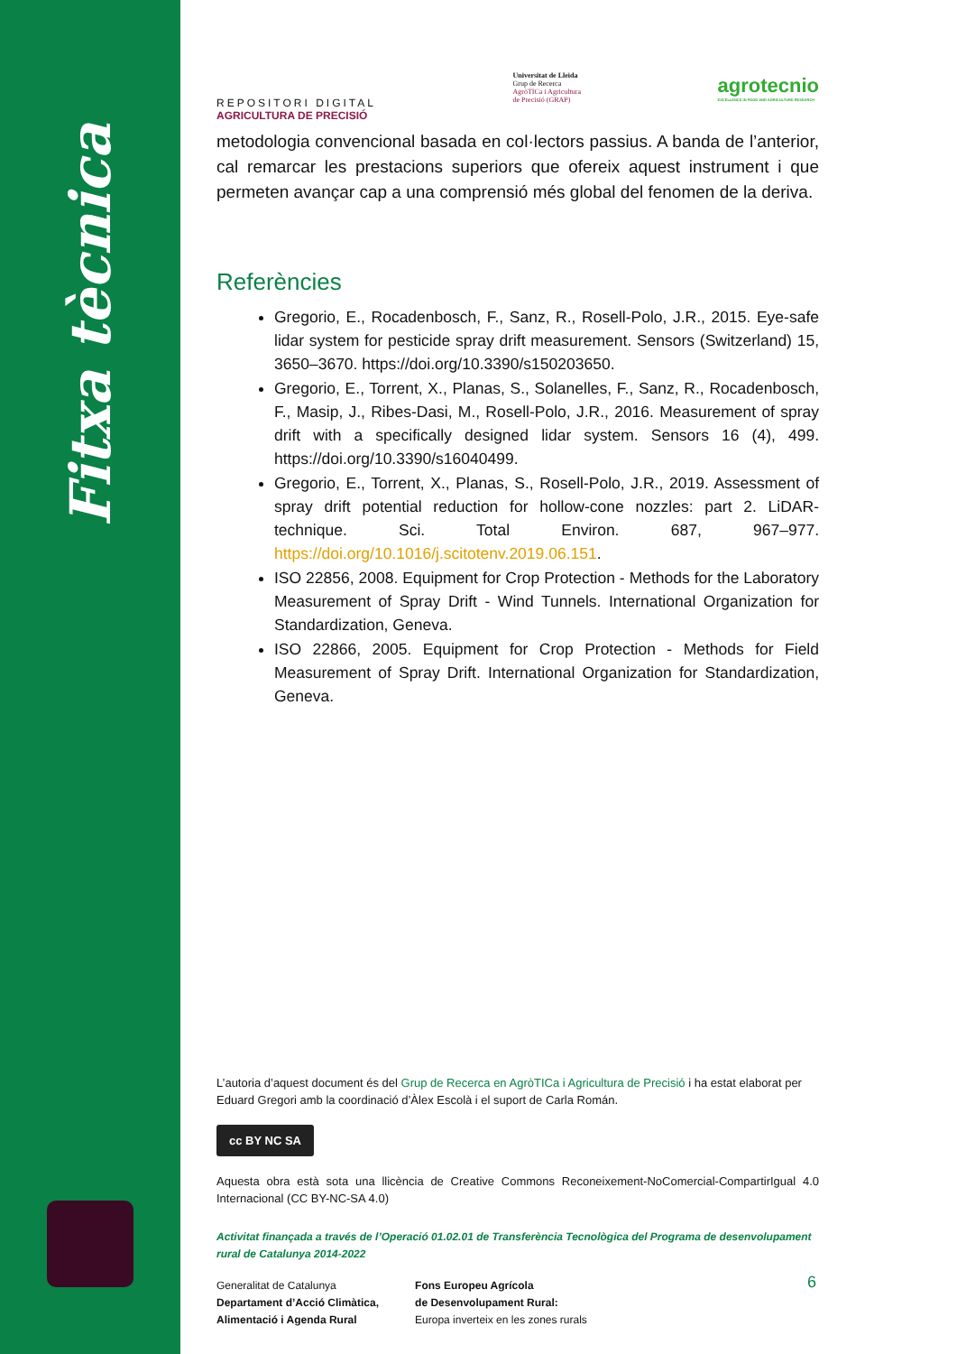Fitxa tècnica
REPOSITORI DIGITAL
AGRICULTURA DE PRECISIÓ
Universitat de Lleida
Grup de Recerca
AgròTICa i Agricultura
de Precisió (GRAP)
agrotecnio
EXCELLENCE IN FOOD AND AGRICULTURE RESEARCH
metodologia convencional basada en col·lectors passius. A banda de l’anterior, cal remarcar les prestacions superiors que ofereix aquest instrument i que permeten avançar cap a una comprensió més global del fenomen de la deriva.
Referències
Gregorio, E., Rocadenbosch, F., Sanz, R., Rosell-Polo, J.R., 2015. Eye-safe lidar system for pesticide spray drift measurement. Sensors (Switzerland) 15, 3650–3670. https://doi.org/10.3390/s150203650.
Gregorio, E., Torrent, X., Planas, S., Solanelles, F., Sanz, R., Rocadenbosch, F., Masip, J., Ribes-Dasi, M., Rosell-Polo, J.R., 2016. Measurement of spray drift with a specifically designed lidar system. Sensors 16 (4), 499. https://doi.org/10.3390/s16040499.
Gregorio, E., Torrent, X., Planas, S., Rosell-Polo, J.R., 2019. Assessment of spray drift potential reduction for hollow-cone nozzles: part 2. LiDAR-technique. Sci. Total Environ. 687, 967–977. https://doi.org/10.1016/j.scitotenv.2019.06.151.
ISO 22856, 2008. Equipment for Crop Protection - Methods for the Laboratory Measurement of Spray Drift - Wind Tunnels. International Organization for Standardization, Geneva.
ISO 22866, 2005. Equipment for Crop Protection - Methods for Field Measurement of Spray Drift. International Organization for Standardization, Geneva.
L’autoria d’aquest document és del Grup de Recerca en AgròTICa i Agricultura de Precisió i ha estat elaborat per Eduard Gregori amb la coordinació d’Àlex Escolà i el suport de Carla Román.
cc BY NC SA
Aquesta obra està sota una llicència de Creative Commons Reconeixement-NoComercial-CompartirIgual 4.0 Internacional (CC BY-NC-SA 4.0)
Activitat finançada a través de l’Operació 01.02.01 de Transferència Tecnològica del Programa de desenvolupament rural de Catalunya 2014-2022
Generalitat de Catalunya
Departament d’Acció Climàtica,
Alimentació i Agenda Rural
Fons Europeu Agrícola
de Desenvolupament Rural:
Europa inverteix en les zones rurals
6